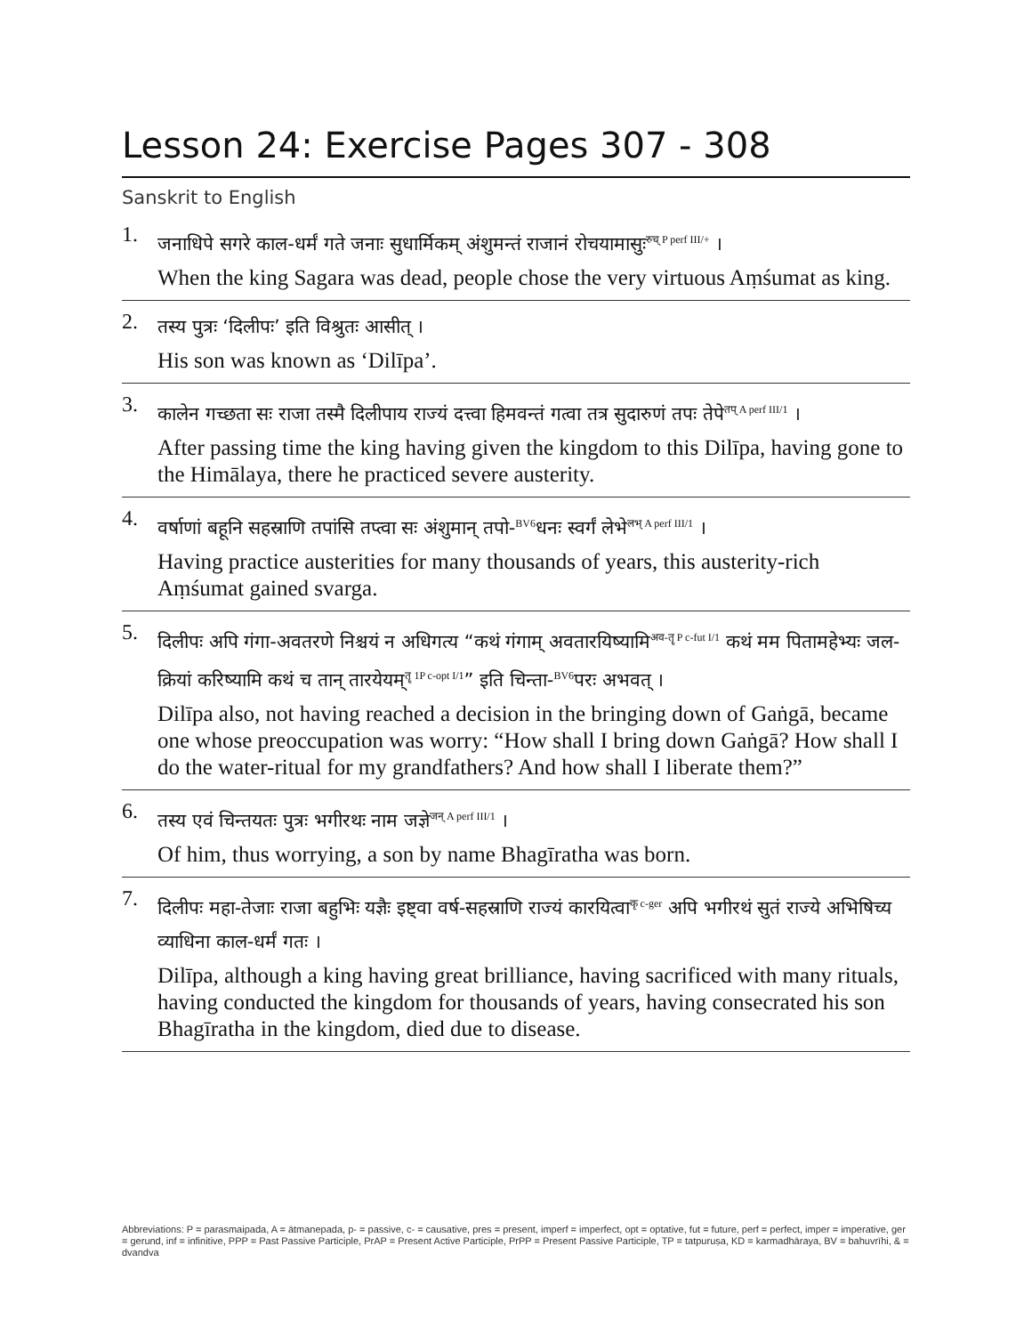Lesson 24: Exercise Pages 307 - 308
Sanskrit to English
1.
जनाधिपे सगरे काल-धर्मं गते जनाः सुधार्मिकम् अंशुमन्तं राजानं रोचयामासुः<sup>रुच् P perf III/+</sup> ।
When the king Sagara was dead, people chose the very virtuous Aṃśumat as king.
2.
तस्य पुत्रः ‘दिलीपः’ इति विश्रुतः आसीत् ।
His son was known as ‘Dilīpa’.
3.
कालेन गच्छता सः राजा तस्मै दिलीपाय राज्यं दत्त्वा हिमवन्तं गत्वा तत्र सुदारुणं तपः तेपे<sup>तप् A perf III/1</sup> ।
After passing time the king having given the kingdom to this Dilīpa, having gone to the Himālaya, there he practiced severe austerity.
4.
वर्षाणां बहूनि सहस्राणि तपांसि तप्त्वा सः अंशुमान् तपो-<sup>BV6</sup>धनः स्वर्गं लेभे<sup>लभ् A perf III/1</sup> ।
Having practice austerities for many thousands of years, this austerity-rich Aṃśumat gained svarga.
5.
दिलीपः अपि गंगा-अवतरणे निश्चयं न अधिगत्य “कथं गंगाम् अवतारयिष्यामि<sup>अव-तॄ P c-fut I/1</sup> कथं मम पितामहेभ्यः जल-क्रियां करिष्यामि कथं च तान् तारयेयम्<sup>तॄ 1P c-opt I/1</sup>” इति चिन्ता-<sup>BV6</sup>परः अभवत् ।
Dilīpa also, not having reached a decision in the bringing down of Gaṅgā, became one whose preoccupation was worry: “How shall I bring down Gaṅgā? How shall I do the water-ritual for my grandfathers? And how shall I liberate them?”
6.
तस्य एवं चिन्तयतः पुत्रः भगीरथः नाम जज्ञे<sup>जन् A perf III/1</sup> ।
Of him, thus worrying, a son by name Bhagīratha was born.
7.
दिलीपः महा-तेजाः राजा बहुभिः यज्ञैः इष्ट्वा वर्ष-सहस्राणि राज्यं कारयित्वा<sup>कृ c-ger</sup> अपि भगीरथं सुतं राज्ये अभिषिच्य व्याधिना काल-धर्मं गतः ।
Dilīpa, although a king having great brilliance, having sacrificed with many rituals, having conducted the kingdom for thousands of years, having consecrated his son Bhagīratha in the kingdom, died due to disease.
Abbreviations: P = parasmaipada, A = ātmanepada, p- = passive, c- = causative, pres = present, imperf = imperfect, opt = optative, fut = future, perf = perfect, imper = imperative, ger = gerund, inf = infinitive, PPP = Past Passive Participle, PrAP = Present Active Participle, PrPP = Present Passive Participle, TP = tatpuruṣa, KD = karmadhāraya, BV = bahuvrīhi, & = dvandva